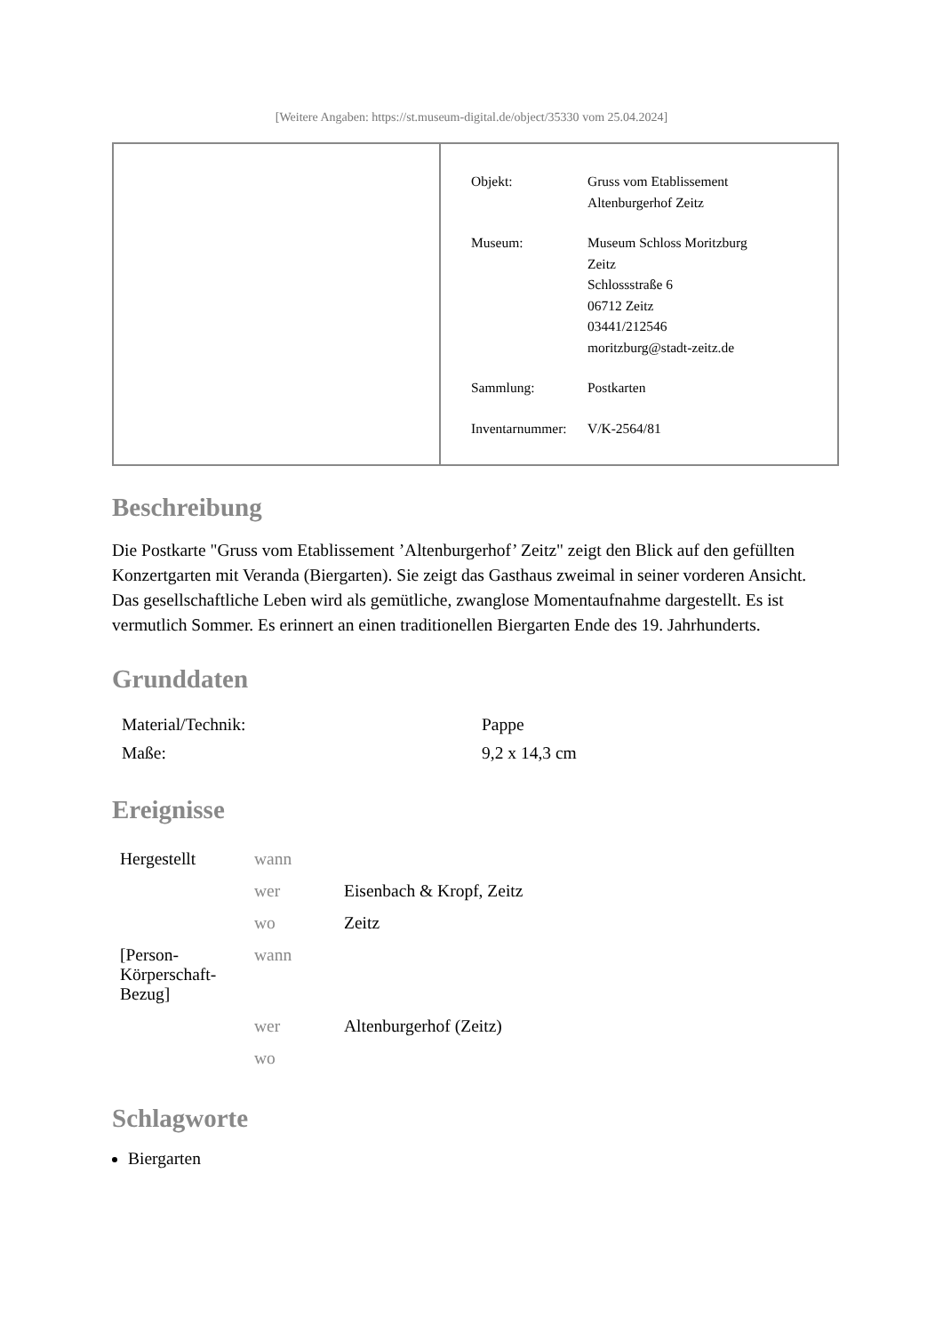[Weitere Angaben: https://st.museum-digital.de/object/35330 vom 25.04.2024]
| Objekt: | Gruss vom Etablissement Altenburgerhof Zeitz |
| Museum: | Museum Schloss Moritzburg Zeitz Schlossstraße 6 06712 Zeitz 03441/212546 moritzburg@stadt-zeitz.de |
| Sammlung: | Postkarten |
| Inventarnummer: | V/K-2564/81 |
Beschreibung
Die Postkarte "Gruss vom Etablissement ’Altenburgerhof’ Zeitz" zeigt den Blick auf den gefüllten Konzertgarten mit Veranda (Biergarten). Sie zeigt das Gasthaus zweimal in seiner vorderen Ansicht. Das gesellschaftliche Leben wird als gemütliche, zwanglose Momentaufnahme dargestellt. Es ist vermutlich Sommer. Es erinnert an einen traditionellen Biergarten Ende des 19. Jahrhunderts.
Grunddaten
| Material/Technik: | Pappe |
| Maße: | 9,2 x 14,3 cm |
Ereignisse
| Hergestellt | wann | |
| | wer | Eisenbach & Kropf, Zeitz |
| | wo | Zeitz |
| [Person- Körperschaft- Bezug] | wann | |
| | wer | Altenburgerhof (Zeitz) |
| | wo | |
Schlagworte
Biergarten